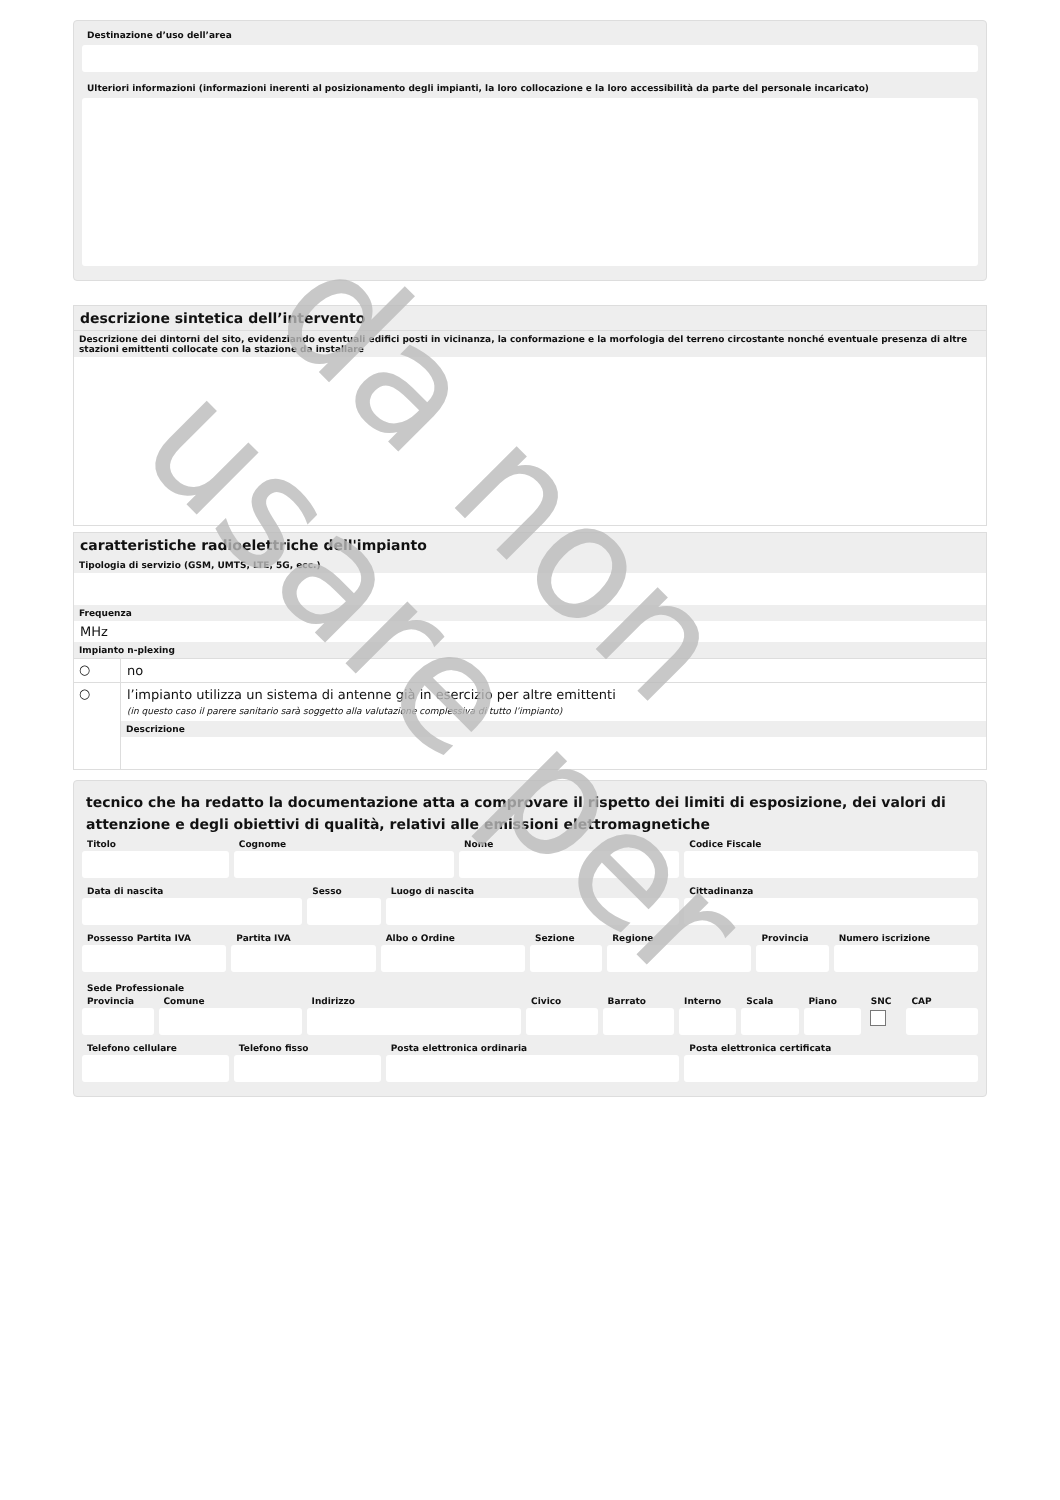Destinazione d’uso dell’area
Ulteriori informazioni (informazioni inerenti al posizionamento degli impianti, la loro collocazione e la loro accessibilità da parte del personale incaricato)
descrizione sintetica dell’intervento
Descrizione dei dintorni del sito, evidenziando eventuali edifici posti in vicinanza, la conformazione e la morfologia del terreno circostante nonché eventuale presenza di altre stazioni emittenti collocate con la stazione da installare
caratteristiche radioelettriche dell'impianto
Tipologia di servizio (GSM, UMTS, LTE, 5G, ecc.)
Frequenza
MHz
Impianto n-plexing
○ no
○ l’impianto utilizza un sistema di antenne già in esercizio per altre emittenti
(in questo caso il parere sanitario sarà soggetto alla valutazione complessiva di tutto l’impianto)
Descrizione
tecnico che ha redatto la documentazione atta a comprovare il rispetto dei limiti di esposizione, dei valori di attenzione e degli obiettivi di qualità, relativi alle emissioni elettromagnetiche
Titolo Cognome Nome Codice Fiscale
Data di nascita Sesso Luogo di nascita Cittadinanza
Possesso Partita IVA Partita IVA Albo o Ordine Sezione Regione Provincia Numero iscrizione
Sede Professionale
Provincia Comune Indirizzo Civico Barrato Interno Scala Piano SNC CAP
Telefono cellulare Telefono fisso Posta elettronica ordinaria Posta elettronica certificata
da non usare per